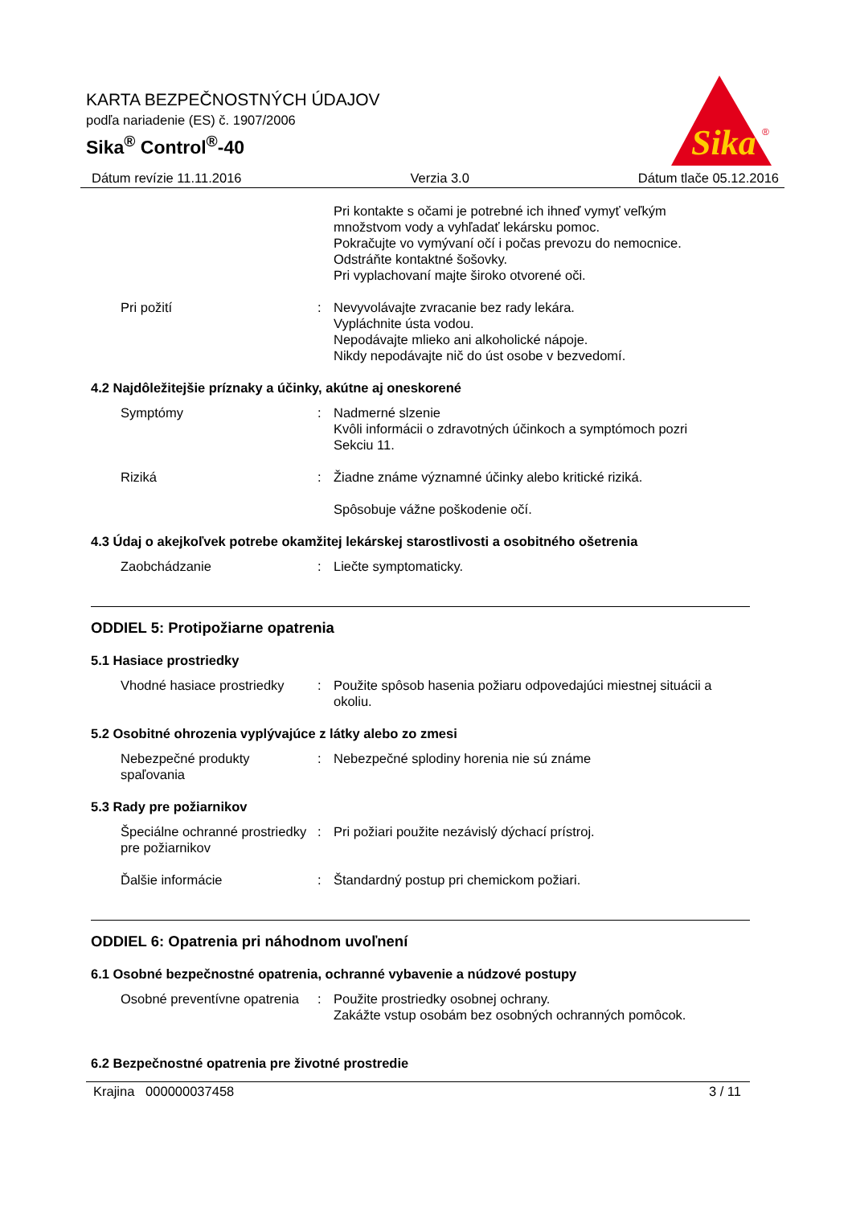KARTA BEZPEČNOSTNÝCH ÚDAJOV
podľa nariadenie (ES) č. 1907/2006
Sika<sup>®</sup> Control<sup>®</sup>-40
Sika
®
Dátum revízie 11.11.2016 Verzia 3.0 Dátum tlače 05.12.2016
Pri kontakte s očami je potrebné ich ihneď vymyť veľkým množstvom vody a vyhľadať lekársku pomoc.
Pokračujte vo vymývaní očí i počas prevozu do nemocnice.
Odstráňte kontaktné šošovky.
Pri vyplachovaní majte široko otvorené oči.
Pri požití : Nevyvolávajte zvracanie bez rady lekára.
Vypláchnite ústa vodou.
Nepodávajte mlieko ani alkoholické nápoje.
Nikdy nepodávajte nič do úst osobe v bezvedomí.
4.2 Najdôležitejšie príznaky a účinky, akútne aj oneskorené
Symptómy : Nadmerné slzenie
Kvôli informácii o zdravotných účinkoch a symptómoch pozri Sekciu 11.
Riziká : Žiadne známe významné účinky alebo kritické riziká.
Spôsobuje vážne poškodenie očí.
4.3 Údaj o akejkoľvek potrebe okamžitej lekárskej starostlivosti a osobitného ošetrenia
Zaobchádzanie : Liečte symptomaticky.
ODDIEL 5: Protipožiarne opatrenia
5.1 Hasiace prostriedky
Vhodné hasiace prostriedky
: Použite spôsob hasenia požiaru odpovedajúci miestnej situácii a okoliu.
5.2 Osobitné ohrozenia vyplývajúce z látky alebo zo zmesi
Nebezpečné produkty spaľovania
: Nebezpečné splodiny horenia nie sú známe
5.3 Rady pre požiarnikov
Špeciálne ochranné prostriedky pre požiarnikov
: Pri požiari použite nezávislý dýchací prístroj.
Ďalšie informácie : Štandardný postup pri chemickom požiari.
ODDIEL 6: Opatrenia pri náhodnom uvoľnení
6.1 Osobné bezpečnostné opatrenia, ochranné vybavenie a núdzové postupy
Osobné preventívne opatrenia
: Použite prostriedky osobnej ochrany.
Zakážte vstup osobám bez osobných ochranných pomôcok.
6.2 Bezpečnostné opatrenia pre životné prostredie
Krajina 000000037458 3 / 11